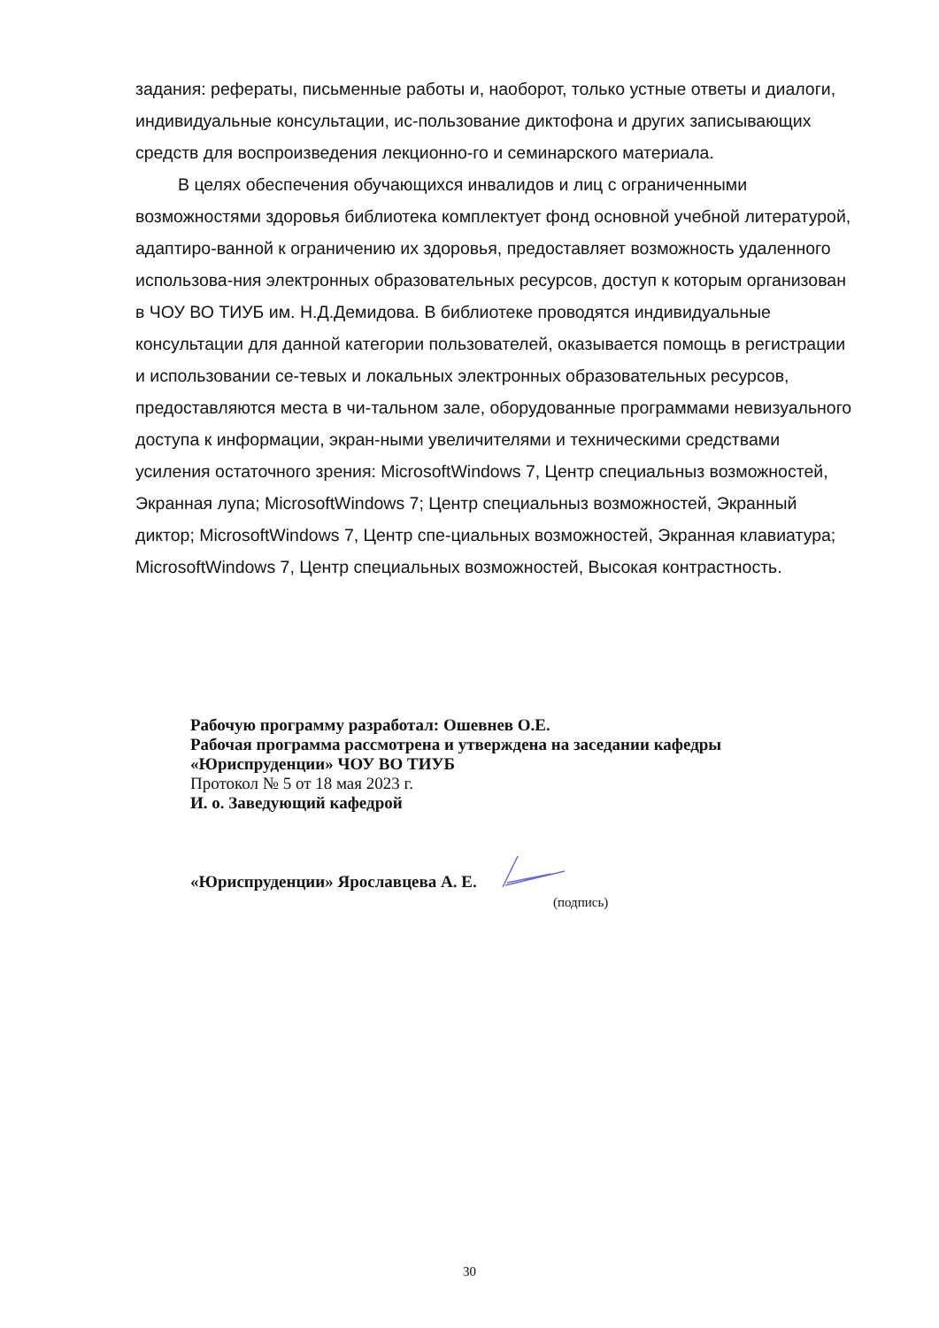задания: рефераты, письменные работы и, наоборот, только устные ответы и диалоги, индивидуальные консультации, ис-пользование диктофона и других записывающих средств для воспроизведения лекционно-го и семинарского материала.
В целях обеспечения обучающихся инвалидов и лиц с ограниченными возможностями здоровья библиотека комплектует фонд основной учебной литературой, адаптиро-ванной к ограничению их здоровья, предоставляет возможность удаленного использова-ния электронных образовательных ресурсов, доступ к которым организован в ЧОУ ВО ТИУБ им. Н.Д.Демидова. В библиотеке проводятся индивидуальные консультации для данной категории пользователей, оказывается помощь в регистрации и использовании се-тевых и локальных электронных образовательных ресурсов, предоставляются места в чи-тальном зале, оборудованные программами невизуального доступа к информации, экран-ными увеличителями и техническими средствами усиления остаточного зрения: MicrosoftWindows 7, Центр специальныз возможностей, Экранная лупа; MicrosoftWindows 7; Центр специальныз возможностей, Экранный диктор; MicrosoftWindows 7, Центр спе-циальных возможностей, Экранная клавиатура; MicrosoftWindows 7, Центр специальных возможностей, Высокая контрастность.
Рабочую программу разработал: Ошевнев О.Е.
Рабочая программа рассмотрена и утверждена на заседании кафедры
«Юриспруденции» ЧОУ ВО ТИУБ
Протокол № 5 от 18 мая 2023 г.
И. о. Заведующий кафедрой
«Юриспруденции» Ярославцева А. Е.
(подпись)
30